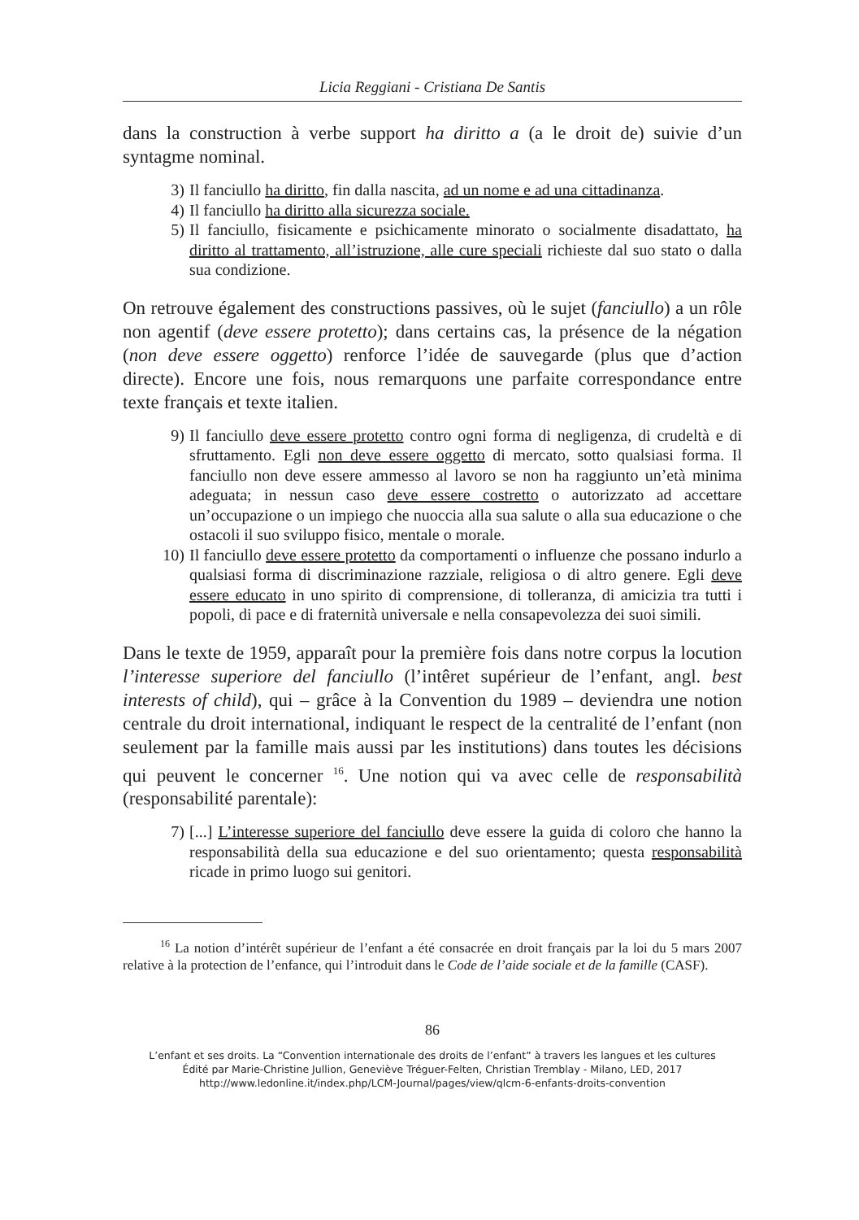Licia Reggiani - Cristiana De Santis
dans la construction à verbe support ha diritto a (a le droit de) suivie d’un syntagme nominal.
3) Il fanciullo ha diritto, fin dalla nascita, ad un nome e ad una cittadinanza.
4) Il fanciullo ha diritto alla sicurezza sociale.
5) Il fanciullo, fisicamente e psichicamente minorato o socialmente disadattato, ha diritto al trattamento, all’istruzione, alle cure speciali richieste dal suo stato o dalla sua condizione.
On retrouve également des constructions passives, où le sujet (fanciullo) a un rôle non agentif (deve essere protetto); dans certains cas, la présence de la négation (non deve essere oggetto) renforce l’idée de sauvegarde (plus que d’action directe). Encore une fois, nous remarquons une parfaite correspondance entre texte français et texte italien.
9) Il fanciullo deve essere protetto contro ogni forma di negligenza, di crudeltà e di sfruttamento. Egli non deve essere oggetto di mercato, sotto qualsiasi forma. Il fanciullo non deve essere ammesso al lavoro se non ha raggiunto un’età minima adeguata; in nessun caso deve essere costretto o autorizzato ad accettare un’occupazione o un impiego che nuoccia alla sua salute o alla sua educazione o che ostacoli il suo sviluppo fisico, mentale o morale.
10) Il fanciullo deve essere protetto da comportamenti o influenze che possano indurlo a qualsiasi forma di discriminazione razziale, religiosa o di altro genere. Egli deve essere educato in uno spirito di comprensione, di tolleranza, di amicizia tra tutti i popoli, di pace e di fraternità universale e nella consapevolezza dei suoi simili.
Dans le texte de 1959, apparaît pour la première fois dans notre corpus la locution l’interesse superiore del fanciullo (l’intêret supérieur de l’enfant, angl. best interests of child), qui – grâce à la Convention du 1989 – deviendra une notion centrale du droit international, indiquant le respect de la centralité de l’enfant (non seulement par la famille mais aussi par les institutions) dans toutes les décisions qui peuvent le concerner <sup>16</sup>. Une notion qui va avec celle de responsabilità (responsabilité parentale):
7) [...] L’interesse superiore del fanciullo deve essere la guida di coloro che hanno la responsabilità della sua educazione e del suo orientamento; questa responsabilità ricade in primo luogo sui genitori.
<sup>16</sup> La notion d’intérêt supérieur de l’enfant a été consacrée en droit français par la loi du 5 mars 2007 relative à la protection de l’enfance, qui l’introduit dans le Code de l’aide sociale et de la famille (CASF).
86
L’enfant et ses droits. La “Convention internationale des droits de l’enfant” à travers les langues et les cultures
Édité par Marie-Christine Jullion, Geneviève Tréguer-Felten, Christian Tremblay - Milano, LED, 2017
http://www.ledonline.it/index.php/LCM-Journal/pages/view/qlcm-6-enfants-droits-convention